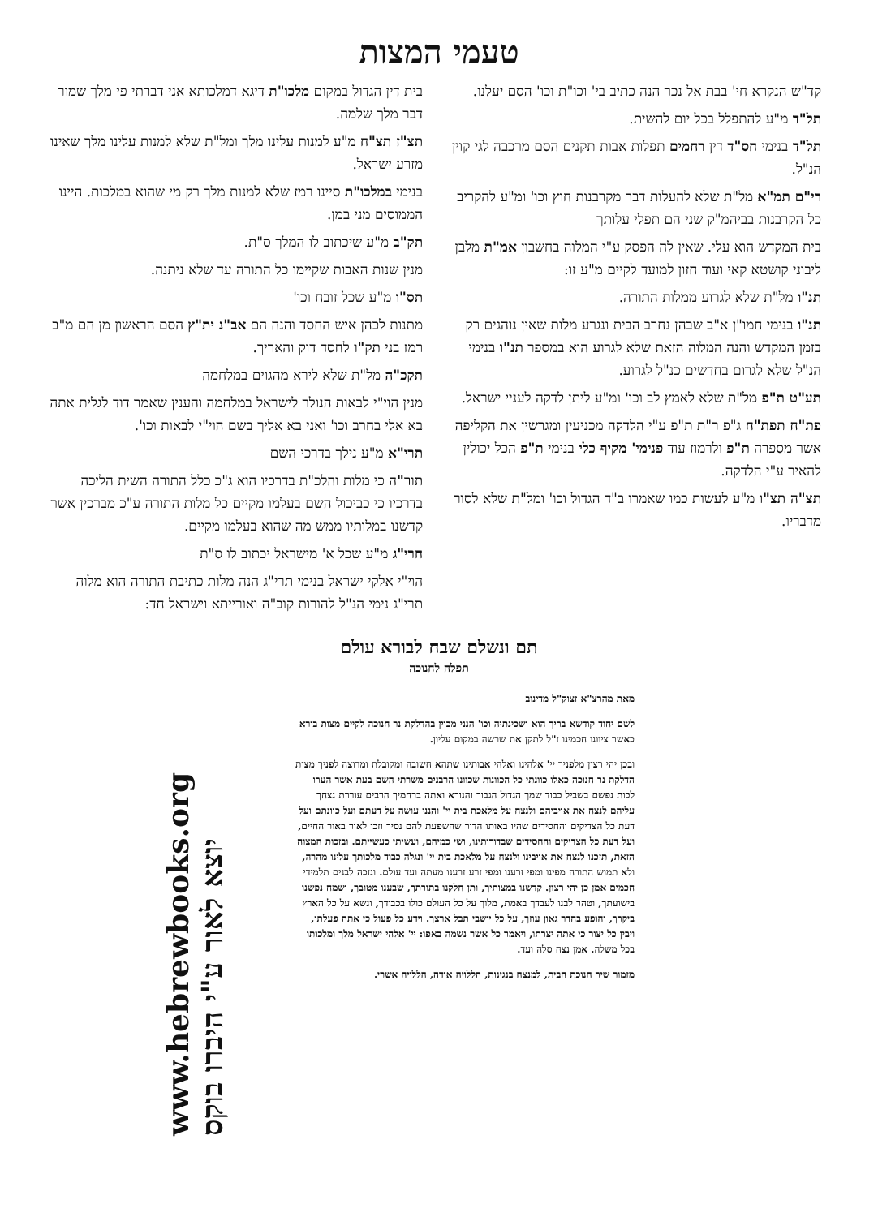טעמי המצות
קד"ש הנקרא חי' בבת אל נכר הנה כתיב בי' וכו"ת וכו' הסם יעלנו.
תל"ד מ"ע להתפלל בכל יום להשית.
תל"ד בנימי חס"ד דין רחמים תפלות אבות תקנים הסם מרכבה לגי קוין הנ"ל.
רי"ם תמ"א מל"ת שלא להעלות דבר מקרבנות חוץ וכו' ומ"ע להקריב כל הקרבנות בביהמ"ק שני הם תפלי עלותך
בית המקדש הוא עלי. שאין לה הפסק ע"י המלוה בחשבון אמ"ת מלבן ליבוני קושטא קאי ועוד חזון למועד לקיים מ"ע זו:
תנ"ו מל"ת שלא לגרוע ממלות התורה.
תנ"ו בנימי חמו"ן א"ב שבהן נחרב הבית ונגרע מלות שאין נוהגים רק בזמן המקדש והנה המלוה הזאת שלא לגרוע הוא במספר תנ"ו בנימי הנ"ל שלא לגרום בחדשים כנ"ל לגרוע.
תע"ט ת"פ מל"ת שלא לאמץ לב וכו' ומ"ע ליתן לדקה לעניי ישראל.
פת"ח תפת"ח ג"פ ר"ת ת"פ ע"י הלדקה מכניעין ומגרשין את הקליפה אשר מספרה ת"פ ולרמוז עוד פנימי' מקיף כלי בנימי ת"פ הכל יכולין להאיר ע"י הלדקה.
תצ"ה תצ"ו מ"ע לעשות כמו שאמרו ב"ד הגדול וכו' ומל"ת שלא לסור מדבריו.
בית דין הגדול במקום מלכו"ת דיגא דמלכותא אני דברתי פי מלך שמור דבר מלך שלמה.
תצ"ז תצ"ח מ"ע למנות עלינו מלך ומל"ת שלא למנות עלינו מלך שאינו מזרע ישראל.
בנימי במלכו"ת סיינו רמז שלא למנות מלך רק מי שהוא במלכות. היינו הממוסים מני במן.
תק"ב מ"ע שיכתוב לו המלך ס"ת.
מנין שנות האבות שקיימו כל התורה עד שלא ניתנה.
תס"ו מ"ע שכל זובח וכו'
מתנות לכהן איש החסד והנה הם אב"נ ית"ץ הסם הראשון מן הם מ"ב רמז בני תק"ו לחסד דוק והאריך.
תקכ"ה מל"ת שלא לירא מהגוים במלחמה
מנין הוי"י לבאות הנולר לישראל במלחמה והענין שאמר דוד לגלית אתה בא אלי בחרב וכו' ואני בא אליך בשם הוי"י לבאות וכו'.
תרי"א מ"ע נילך בדרכי השם
תור"ה כי מלות והלכ"ת בדרכיו הוא ג"כ כלל התורה השית הליכה בדרכיו כי כביכול השם בעלמו מקיים כל מלות התורה ע"כ מברכין אשר קדשנו במלותיו ממש מה שהוא בעלמו מקיים.
חרי"ג מ"ע שכל א' מישראל יכתוב לו ס"ת
הוי"י אלקי ישראל בנימי תרי"ג הנה מלות כתיבת התורה הוא מלוה תרי"ג נימי הנ"ל להורות קוב"ה ואורייתא וישראל חד:
תם ונשלם שבח לבורא עולם
תפלה לחנוכה
מאת מהרצ"א זצוק"ל מדינוב
לשם יחוד קודשא בריך הוא ושכינתיה וכו' הנני מכוין בהדלקת נר חנוכה לקיים מצות בורא כאשר ציוונו חכמינו ז"ל לתקן את שרשה במקום עליון.
ובכן יהי רצון מלפניך יי' אלהינו ואלהי אבותינו שתהא חשובה ומקובלת ומרוצה לפניך מצות הדלקת נר חנוכה כאלו כוונתי כל הכוונות שכוונו הרבנים משרתי השם בעת אשר הערו לכות נפשם בשביל כבוד שמך הגדול הגבור והנורא ואתה ברחמיך הרבים עוררת נצחך עליהם לנצח את אויביהם ולנצח על מלאכת בית יי' והנני עושה על דעתם ועל כוונתם ועל דעת כל הצדיקים והחסידים שהיו באותו הדור שהשפעת להם נסיך וזכו לאור באור החיים, ועל דעת כל הצדיקים והחסידים שבדורותינו, ושי כמיהם, ועשיתי כעשייתם. ובזכות המצוה הזאת, תזכנו לנצח את אויבינו ולנצח על מלאכת בית יי' ונגלה כבוד מלכותך עלינו מהרה, ולא תמוש התורה מפינו ומפי זרענו ומפי זרע זרענו מעתה ועד עולם. ונזכה לבנים תלמידי חכמים אמן כן יהי רצון. קדשנו במצותיך, ותן חלקנו בתורתך, שבענו מטובך, ושמח נפשנו בישועתך, וטהר לבנו לעבדך באמת, מלוך על כל העולם כולו בכבודך, ונשא על כל הארץ ביקרך, והופע בהדר גאון עוזך, על כל יושבי תבל ארצך. וידע כל פעול כי אתה פעלתו, ויבין כל יצור כי אתה יצרתו, ויאמר כל אשר נשמה באפו: יי' אלהי ישראל מלך ומלכותו בכל משלה. אמן נצח סלה ועד.
מזמור שיר חנוכת הבית, למנצח בנגינות, הללויה אודה, הללויה אשרי.
www.hebrewbooks.org
יוצא לאור ע"י היברו בוקס